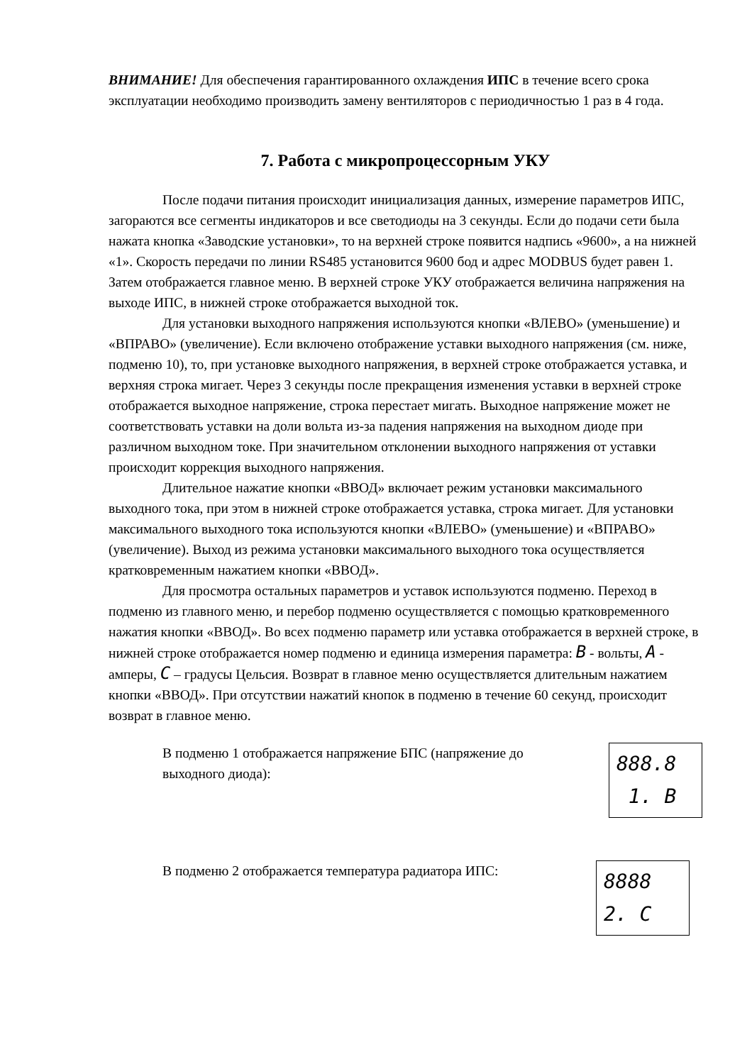ВНИМАНИЕ! Для обеспечения гарантированного охлаждения ИПС в течение всего срока эксплуатации необходимо производить замену вентиляторов с периодичностью 1 раз в 4 года.
7. Работа с микропроцессорным УКУ
После подачи питания происходит инициализация данных, измерение параметров ИПС, загораются все сегменты индикаторов и все светодиоды на 3 секунды. Если до подачи сети была нажата кнопка «Заводские установки», то на верхней строке появится надпись «9600», а на нижней «1». Скорость передачи по линии RS485 установится 9600 бод и адрес MODBUS будет равен 1. Затем отображается главное меню. В верхней строке УКУ отображается величина напряжения на выходе ИПС, в нижней строке отображается выходной ток.
Для установки выходного напряжения используются кнопки «ВЛЕВО» (уменьшение) и «ВПРАВО» (увеличение). Если включено отображение уставки выходного напряжения (см. ниже, подменю 10), то, при установке выходного напряжения, в верхней строке отображается уставка, и верхняя строка мигает. Через 3 секунды после прекращения изменения уставки в верхней строке отображается выходное напряжение, строка перестает мигать. Выходное напряжение может не соответствовать уставки на доли вольта из-за падения напряжения на выходном диоде при различном выходном токе. При значительном отклонении выходного напряжения от уставки происходит коррекция выходного напряжения.
Длительное нажатие кнопки «ВВОД» включает режим установки максимального выходного тока, при этом в нижней строке отображается уставка, строка мигает. Для установки максимального выходного тока используются кнопки «ВЛЕВО» (уменьшение) и «ВПРАВО» (увеличение). Выход из режима установки максимального выходного тока осуществляется кратковременным нажатием кнопки «ВВОД».
Для просмотра остальных параметров и уставок используются подменю. Переход в подменю из главного меню, и перебор подменю осуществляется с помощью кратковременного нажатия кнопки «ВВОД». Во всех подменю параметр или уставка отображается в верхней строке, в нижней строке отображается номер подменю и единица измерения параметра: B - вольты, A - амперы, C – градусы Цельсия. Возврат в главное меню осуществляется длительным нажатием кнопки «ВВОД». При отсутствии нажатий кнопок в подменю в течение 60 секунд, происходит возврат в главное меню.
В подменю 1 отображается напряжение БПС (напряжение до выходного диода):
888.8
1. B
В подменю 2 отображается температура радиатора ИПС:
8888
2. C